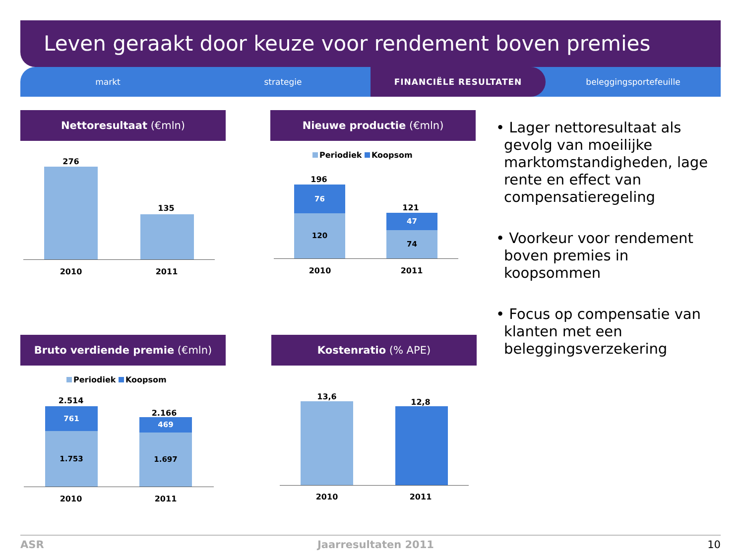Leven geraakt door keuze voor rendement boven premies
markt strategie FINANCIËLE RESULTATEN beleggingsportefeuille
Nettoresultaat (€mln)
276
135
2010 2011
Nieuwe productie (€mln)
Periodiek Koopsom
196
76
120
121
47
74
2010 2011
Bruto verdiende premie (€mln)
Periodiek Koopsom
2.514
761
1.753
2.166
469
1.697
2010 2011
Kostenratio (% APE)
13,6
12,8
2010 2011
• Lager nettoresultaat als gevolg van moeilijke marktomstandigheden, lage rente en effect van compensatieregeling
• Voorkeur voor rendement boven premies in koopsommen
• Focus op compensatie van klanten met een beleggingsverzekering
ASR Jaarresultaten 2011 10